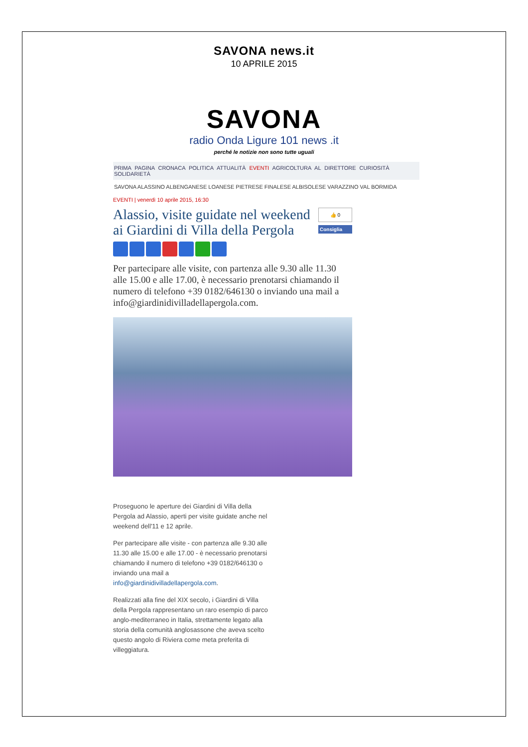SAVONA news.it
10 APRILE 2015
SAVONA
radio Onda Ligure 101 news .it
perché le notizie non sono tutte uguali
PRIMA PAGINA CRONACA POLITICA ATTUALITÀ EVENTI AGRICOLTURA AL DIRETTORE CURIOSITÀ SOLIDARIETÀ
SAVONA ALASSINO ALBENGANESE LOANESE PIETRESE FINALESE ALBISOLESE VARAZZINO VAL BORMIDA
EVENTI | venerdì 10 aprile 2015, 16:30
Alassio, visite guidate nel weekend ai Giardini di Villa della Pergola
👍 0
Consiglia
Per partecipare alle visite, con partenza alle 9.30 alle 11.30 alle 15.00 e alle 17.00, è necessario prenotarsi chiamando il numero di telefono +39 0182/646130 o inviando una mail a info@giardinidivilladellapergola.com.
Proseguono le aperture dei Giardini di Villa della Pergola ad Alassio, aperti per visite guidate anche nel weekend dell'11 e 12 aprile.
Per partecipare alle visite - con partenza alle 9.30 alle 11.30 alle 15.00 e alle 17.00 - è necessario prenotarsi chiamando il numero di telefono +39 0182/646130 o inviando una mail a info@giardinidivilladellapergola.com.
Realizzati alla fine del XIX secolo, i Giardini di Villa della Pergola rappresentano un raro esempio di parco anglo-mediterraneo in Italia, strettamente legato alla storia della comunità anglosassone che aveva scelto questo angolo di Riviera come meta preferita di villeggiatura.